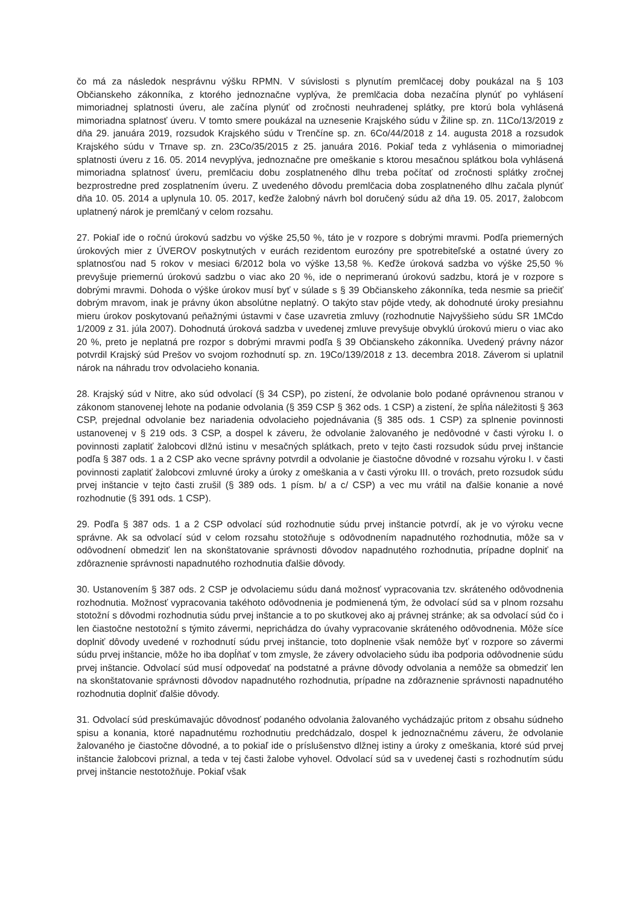čo má za následok nesprávnu výšku RPMN. V súvislosti s plynutím premlčacej doby poukázal na § 103 Občianskeho zákonníka, z ktorého jednoznačne vyplýva, že premlčacia doba nezačína plynúť po vyhlásení mimoriadnej splatnosti úveru, ale začína plynúť od zročnosti neuhradenej splátky, pre ktorú bola vyhlásená mimoriadna splatnosť úveru. V tomto smere poukázal na uznesenie Krajského súdu v Žiline sp. zn. 11Co/13/2019 z dňa 29. januára 2019, rozsudok Krajského súdu v Trenčíne sp. zn. 6Co/44/2018 z 14. augusta 2018 a rozsudok Krajského súdu v Trnave sp. zn. 23Co/35/2015 z 25. januára 2016. Pokiaľ teda z vyhlásenia o mimoriadnej splatnosti úveru z 16. 05. 2014 nevyplýva, jednoznačne pre omeškanie s ktorou mesačnou splátkou bola vyhlásená mimoriadna splatnosť úveru, premlčaciu dobu zosplatneného dlhu treba počítať od zročnosti splátky zročnej bezprostredne pred zosplatnením úveru. Z uvedeného dôvodu premlčacia doba zosplatneného dlhu začala plynúť dňa 10. 05. 2014 a uplynula 10. 05. 2017, keďže žalobný návrh bol doručený súdu až dňa 19. 05. 2017, žalobcom uplatnený nárok je premlčaný v celom rozsahu.
27. Pokiaľ ide o ročnú úrokovú sadzbu vo výške 25,50 %, táto je v rozpore s dobrými mravmi. Podľa priemerných úrokových mier z ÚVEROV poskytnutých v eurách rezidentom eurozóny pre spotrebiteľské a ostatné úvery zo splatnosťou nad 5 rokov v mesiaci 6/2012 bola vo výške 13,58 %. Keďže úroková sadzba vo výške 25,50 % prevyšuje priemernú úrokovú sadzbu o viac ako 20 %, ide o neprimeranú úrokovú sadzbu, ktorá je v rozpore s dobrými mravmi. Dohoda o výške úrokov musí byť v súlade s § 39 Občianskeho zákonníka, teda nesmie sa priečiť dobrým mravom, inak je právny úkon absolútne neplatný. O takýto stav pôjde vtedy, ak dohodnuté úroky presiahnu mieru úrokov poskytovanú peňažnými ústavmi v čase uzavretia zmluvy (rozhodnutie Najvyššieho súdu SR 1MCdo 1/2009 z 31. júla 2007). Dohodnutá úroková sadzba v uvedenej zmluve prevyšuje obvyklú úrokovú mieru o viac ako 20 %, preto je neplatná pre rozpor s dobrými mravmi podľa § 39 Občianskeho zákonníka. Uvedený právny názor potvrdil Krajský súd Prešov vo svojom rozhodnutí sp. zn. 19Co/139/2018 z 13. decembra 2018. Záverom si uplatnil nárok na náhradu trov odvolacieho konania.
28. Krajský súd v Nitre, ako súd odvolací (§ 34 CSP), po zistení, že odvolanie bolo podané oprávnenou stranou v zákonom stanovenej lehote na podanie odvolania (§ 359 CSP § 362 ods. 1 CSP) a zistení, že spĺňa náležitosti § 363 CSP, prejednal odvolanie bez nariadenia odvolacieho pojednávania (§ 385 ods. 1 CSP) za splnenie povinnosti ustanovenej v § 219 ods. 3 CSP, a dospel k záveru, že odvolanie žalovaného je nedôvodné v časti výroku I. o povinnosti zaplatiť žalobcovi dlžnú istinu v mesačných splátkach, preto v tejto časti rozsudok súdu prvej inštancie podľa § 387 ods. 1 a 2 CSP ako vecne správny potvrdil a odvolanie je čiastočne dôvodné v rozsahu výroku I. v časti povinnosti zaplatiť žalobcovi zmluvné úroky a úroky z omeškania a v časti výroku III. o trovách, preto rozsudok súdu prvej inštancie v tejto časti zrušil (§ 389 ods. 1 písm. b/ a c/ CSP) a vec mu vrátil na ďalšie konanie a nové rozhodnutie (§ 391 ods. 1 CSP).
29. Podľa § 387 ods. 1 a 2 CSP odvolací súd rozhodnutie súdu prvej inštancie potvrdí, ak je vo výroku vecne správne. Ak sa odvolací súd v celom rozsahu stotožňuje s odôvodnením napadnutého rozhodnutia, môže sa v odôvodnení obmedziť len na skonštatovanie správnosti dôvodov napadnutého rozhodnutia, prípadne doplniť na zdôraznenie správnosti napadnutého rozhodnutia ďalšie dôvody.
30. Ustanovením § 387 ods. 2 CSP je odvolaciemu súdu daná možnosť vypracovania tzv. skráteného odôvodnenia rozhodnutia. Možnosť vypracovania takéhoto odôvodnenia je podmienená tým, že odvolací súd sa v plnom rozsahu stotožní s dôvodmi rozhodnutia súdu prvej inštancie a to po skutkovej ako aj právnej stránke; ak sa odvolací súd čo i len čiastočne nestotožní s týmito závermi, neprichádza do úvahy vypracovanie skráteného odôvodnenia. Môže síce doplniť dôvody uvedené v rozhodnutí súdu prvej inštancie, toto doplnenie však nemôže byť v rozpore so závermi súdu prvej inštancie, môže ho iba dopĺňať v tom zmysle, že závery odvolacieho súdu iba podporia odôvodnenie súdu prvej inštancie. Odvolací súd musí odpovedať na podstatné a právne dôvody odvolania a nemôže sa obmedziť len na skonštatovanie správnosti dôvodov napadnutého rozhodnutia, prípadne na zdôraznenie správnosti napadnutého rozhodnutia doplniť ďalšie dôvody.
31. Odvolací súd preskúmavajúc dôvodnosť podaného odvolania žalovaného vychádzajúc pritom z obsahu súdneho spisu a konania, ktoré napadnutému rozhodnutiu predchádzalo, dospel k jednoznačnému záveru, že odvolanie žalovaného je čiastočne dôvodné, a to pokiaľ ide o príslušenstvo dlžnej istiny a úroky z omeškania, ktoré súd prvej inštancie žalobcovi priznal, a teda v tej časti žalobe vyhovel. Odvolací súd sa v uvedenej časti s rozhodnutím súdu prvej inštancie nestotožňuje. Pokiaľ však